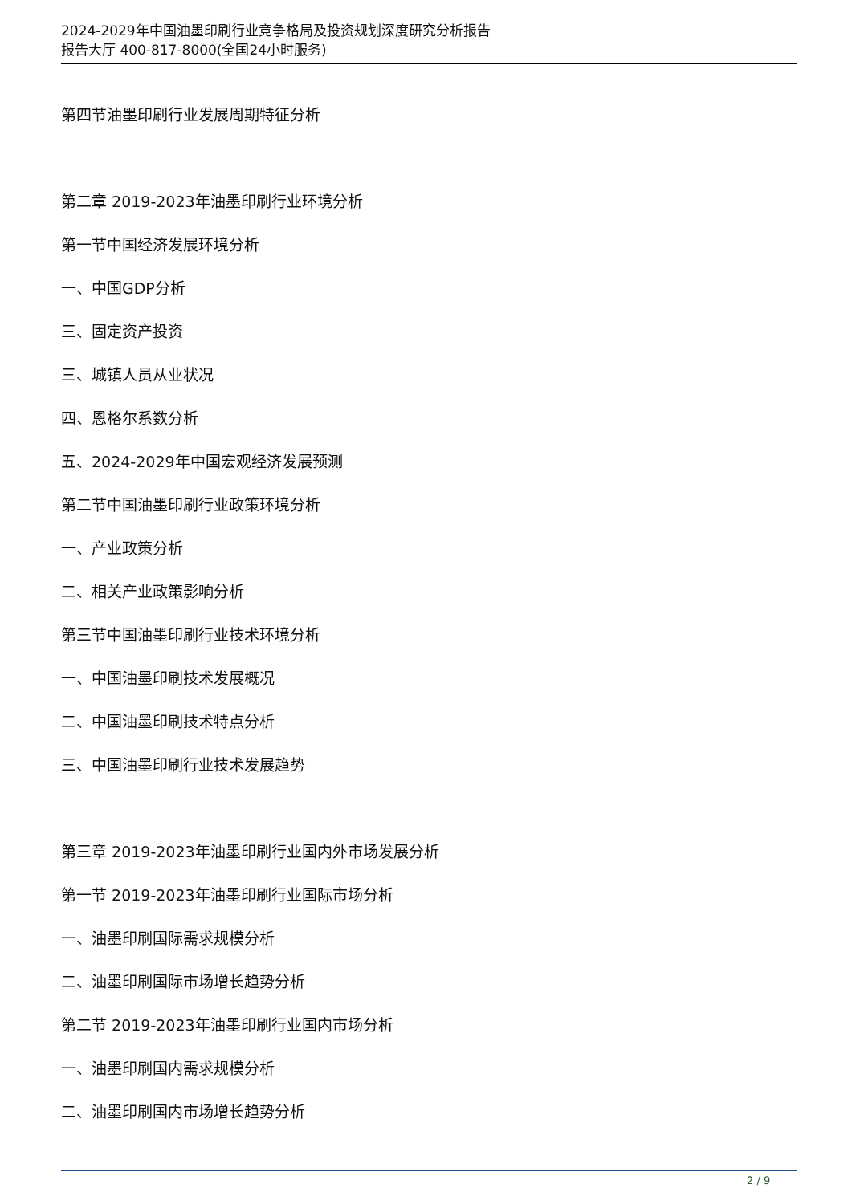2024-2029年中国油墨印刷行业竞争格局及投资规划深度研究分析报告
报告大厅 400-817-8000(全国24小时服务)
第四节油墨印刷行业发展周期特征分析
第二章 2019-2023年油墨印刷行业环境分析
第一节中国经济发展环境分析
一、中国GDP分析
三、固定资产投资
三、城镇人员从业状况
四、恩格尔系数分析
五、2024-2029年中国宏观经济发展预测
第二节中国油墨印刷行业政策环境分析
一、产业政策分析
二、相关产业政策影响分析
第三节中国油墨印刷行业技术环境分析
一、中国油墨印刷技术发展概况
二、中国油墨印刷技术特点分析
三、中国油墨印刷行业技术发展趋势
第三章 2019-2023年油墨印刷行业国内外市场发展分析
第一节 2019-2023年油墨印刷行业国际市场分析
一、油墨印刷国际需求规模分析
二、油墨印刷国际市场增长趋势分析
第二节 2019-2023年油墨印刷行业国内市场分析
一、油墨印刷国内需求规模分析
二、油墨印刷国内市场增长趋势分析
2 / 9